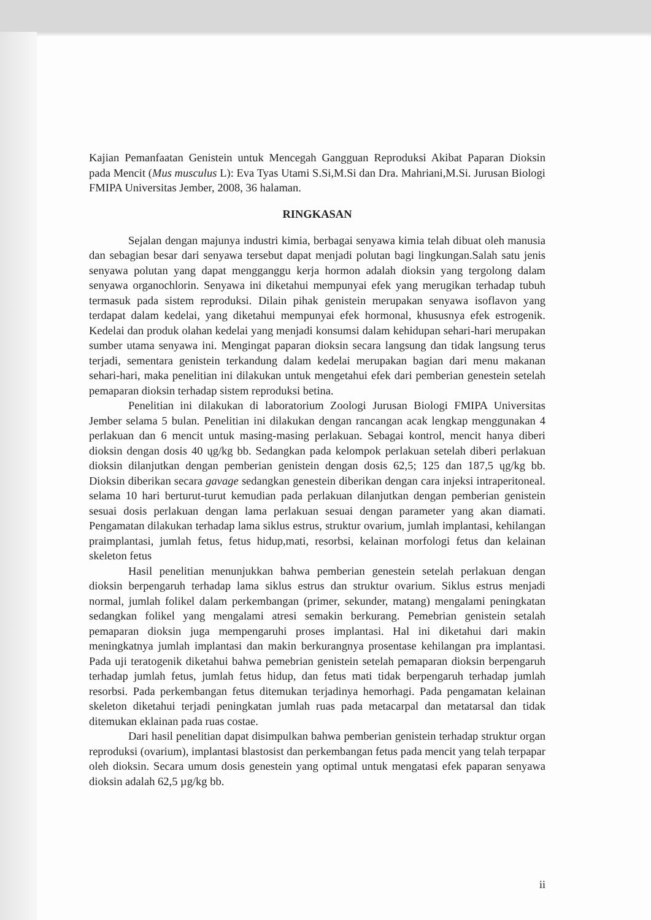Kajian Pemanfaatan Genistein untuk Mencegah Gangguan Reproduksi Akibat Paparan Dioksin pada Mencit (Mus musculus L): Eva Tyas Utami S.Si,M.Si dan Dra. Mahriani,M.Si. Jurusan Biologi FMIPA Universitas Jember, 2008, 36 halaman.
RINGKASAN
Sejalan dengan majunya industri kimia, berbagai senyawa kimia telah dibuat oleh manusia dan sebagian besar dari senyawa tersebut dapat menjadi polutan bagi lingkungan.Salah satu jenis senyawa polutan yang dapat mengganggu kerja hormon adalah dioksin yang tergolong dalam senyawa organochlorin. Senyawa ini diketahui mempunyai efek yang merugikan terhadap tubuh termasuk pada sistem reproduksi. Dilain pihak genistein merupakan senyawa isoflavon yang terdapat dalam kedelai, yang diketahui mempunyai efek hormonal, khususnya efek estrogenik. Kedelai dan produk olahan kedelai yang menjadi konsumsi dalam kehidupan sehari-hari merupakan sumber utama senyawa ini. Mengingat paparan dioksin secara langsung dan tidak langsung terus terjadi, sementara genistein terkandung dalam kedelai merupakan bagian dari menu makanan sehari-hari, maka penelitian ini dilakukan untuk mengetahui efek dari pemberian genestein setelah pemaparan dioksin terhadap sistem reproduksi betina.
Penelitian ini dilakukan di laboratorium Zoologi Jurusan Biologi FMIPA Universitas Jember selama 5 bulan. Penelitian ini dilakukan dengan rancangan acak lengkap menggunakan 4 perlakuan dan 6 mencit untuk masing-masing perlakuan. Sebagai kontrol, mencit hanya diberi dioksin dengan dosis 40 ųg/kg bb. Sedangkan pada kelompok perlakuan setelah diberi perlakuan dioksin dilanjutkan dengan pemberian genistein dengan dosis 62,5; 125 dan 187,5 ųg/kg bb. Dioksin diberikan secara gavage sedangkan genestein diberikan dengan cara injeksi intraperitoneal. selama 10 hari berturut-turut kemudian pada perlakuan dilanjutkan dengan pemberian genistein sesuai dosis perlakuan dengan lama perlakuan sesuai dengan parameter yang akan diamati. Pengamatan dilakukan terhadap lama siklus estrus, struktur ovarium, jumlah implantasi, kehilangan praimplantasi, jumlah fetus, fetus hidup,mati, resorbsi, kelainan morfologi fetus dan kelainan skeleton fetus
Hasil penelitian menunjukkan bahwa pemberian genestein setelah perlakuan dengan dioksin berpengaruh terhadap lama siklus estrus dan struktur ovarium. Siklus estrus menjadi normal, jumlah folikel dalam perkembangan (primer, sekunder, matang) mengalami peningkatan sedangkan folikel yang mengalami atresi semakin berkurang. Pemebrian genistein setalah pemaparan dioksin juga mempengaruhi proses implantasi. Hal ini diketahui dari makin meningkatnya jumlah implantasi dan makin berkurangnya prosentase kehilangan pra implantasi. Pada uji teratogenik diketahui bahwa pemebrian genistein setelah pemaparan dioksin berpengaruh terhadap jumlah fetus, jumlah fetus hidup, dan fetus mati tidak berpengaruh terhadap jumlah resorbsi. Pada perkembangan fetus ditemukan terjadinya hemorhagi. Pada pengamatan kelainan skeleton diketahui terjadi peningkatan jumlah ruas pada metacarpal dan metatarsal dan tidak ditemukan eklainan pada ruas costae.
Dari hasil penelitian dapat disimpulkan bahwa pemberian genistein terhadap struktur organ reproduksi (ovarium), implantasi blastosist dan perkembangan fetus pada mencit yang telah terpapar oleh dioksin. Secara umum dosis genestein yang optimal untuk mengatasi efek paparan senyawa dioksin adalah 62,5 µg/kg bb.
ii